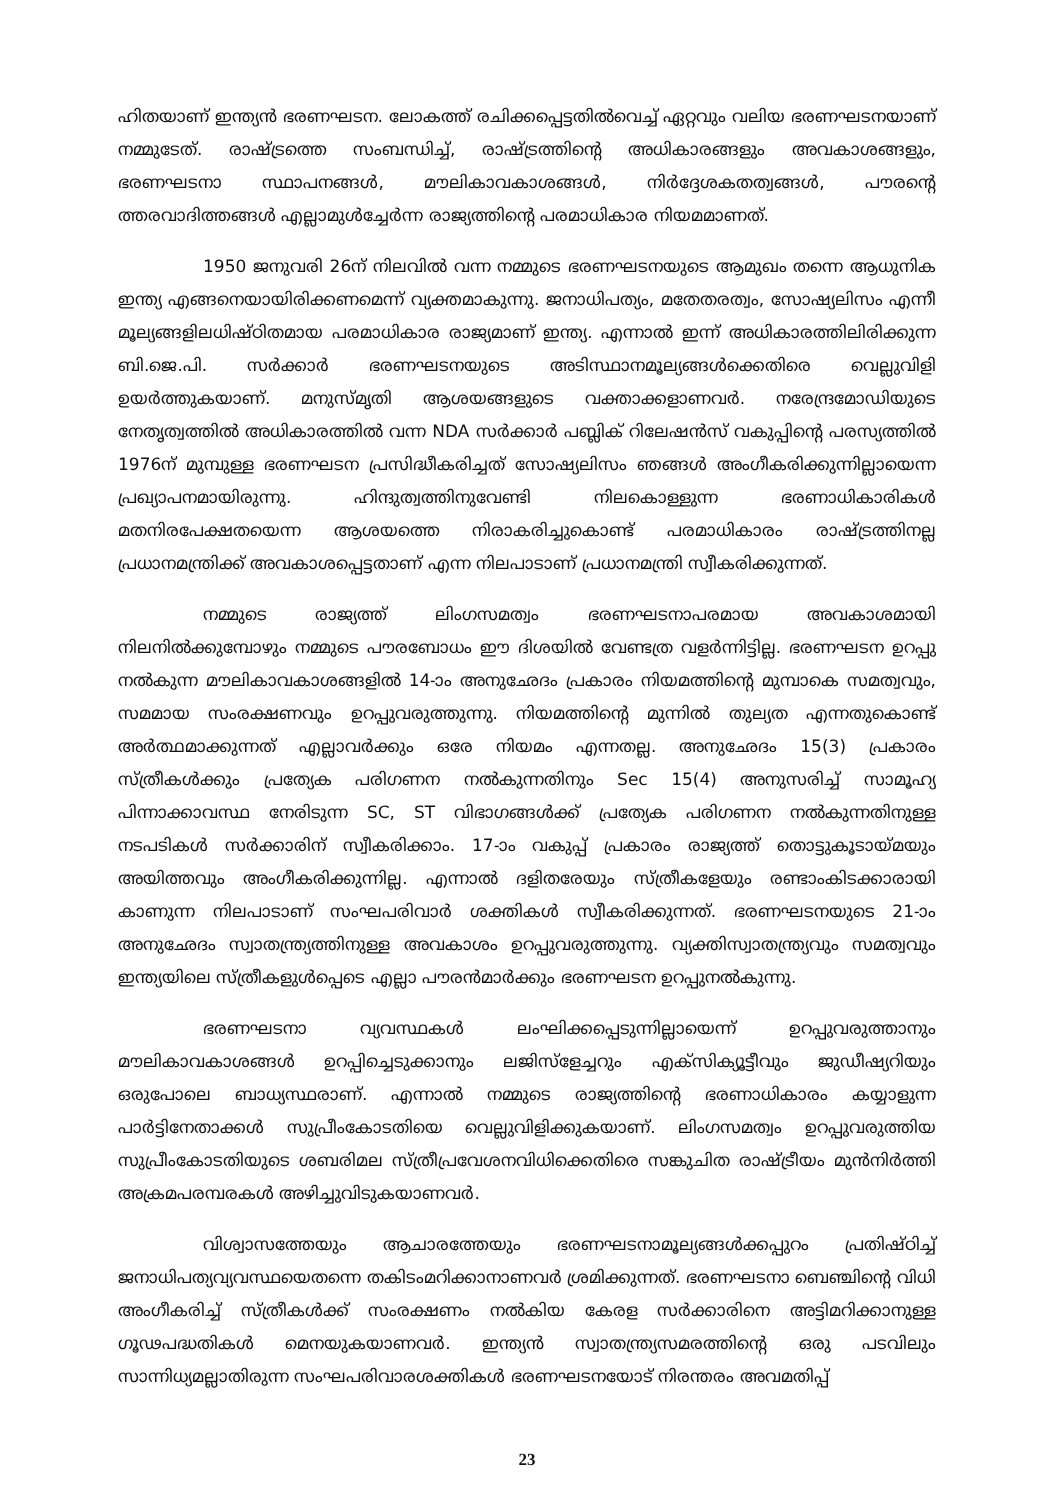ഹിതയാണ് ഇന്ത്യൻ ഭരണഘടന. ലോകത്ത് രചിക്കപ്പെട്ടതിൽവെച്ച് ഏറ്റവും വലിയ ഭരണഘടനയാണ് നമ്മുടേത്. രാഷ്ട്രത്തെ സംബന്ധിച്ച്, രാഷ്ട്രത്തിന്റെ അധികാരങ്ങളും അവകാശങ്ങളും, ഭരണഘടനാ സ്ഥാപനങ്ങൾ, മൗലികാവകാശങ്ങൾ, നിർദ്ദേശകതത്വങ്ങൾ, പൗരന്റെ ത്തരവാദിത്തങ്ങൾ എല്ലാമുൾച്ചേർന്ന രാജ്യത്തിന്റെ പരമാധികാര നിയമമാണത്.
1950 ജനുവരി 26ന് നിലവിൽ വന്ന നമ്മുടെ ഭരണഘടനയുടെ ആമുഖം തന്നെ ആധുനിക ഇന്ത്യ എങ്ങനെയായിരിക്കണമെന്ന് വ്യക്തമാകുന്നു. ജനാധിപത്യം, മതേതരത്വം, സോഷ്യലിസം എന്നീ മൂല്യങ്ങളിലധിഷ്ഠിതമായ പരമാധികാര രാജ്യമാണ് ഇന്ത്യ. എന്നാൽ ഇന്ന് അധികാരത്തിലിരിക്കുന്ന ബി.ജെ.പി. സർക്കാർ ഭരണഘടനയുടെ അടിസ്ഥാനമൂല്യങ്ങൾക്കെതിരെ വെല്ലുവിളി ഉയർത്തുകയാണ്. മനുസ്മൃതി ആശയങ്ങളുടെ വക്താക്കളാണവർ. നരേന്ദ്രമോഡിയുടെ നേതൃത്വത്തിൽ അധികാരത്തിൽ വന്ന NDA സർക്കാർ പബ്ലിക് റിലേഷൻസ് വകുപ്പിന്റെ പരസ്യത്തിൽ 1976ന് മുമ്പുള്ള ഭരണഘടന പ്രസിദ്ധീകരിച്ചത് സോഷ്യലിസം ഞങ്ങൾ അംഗീകരിക്കുന്നില്ലായെന്ന പ്രഖ്യാപനമായിരുന്നു. ഹിന്ദുത്വത്തിനുവേണ്ടി നിലകൊള്ളുന്ന ഭരണാധികാരികൾ മതനിരപേക്ഷതയെന്ന ആശയത്തെ നിരാകരിച്ചുകൊണ്ട് പരമാധികാരം രാഷ്ട്രത്തിനല്ല പ്രധാനമന്ത്രിക്ക് അവകാശപ്പെട്ടതാണ് എന്ന നിലപാടാണ് പ്രധാനമന്ത്രി സ്വീകരിക്കുന്നത്.
നമ്മുടെ രാജ്യത്ത് ലിംഗസമത്വം ഭരണഘടനാപരമായ അവകാശമായി നിലനിൽക്കുമ്പോഴും നമ്മുടെ പൗരബോധം ഈ ദിശയിൽ വേണ്ടത്ര വളർന്നിട്ടില്ല. ഭരണഘടന ഉറപ്പു നൽകുന്ന മൗലികാവകാശങ്ങളിൽ 14-ാം അനുഛേദം പ്രകാരം നിയമത്തിന്റെ മുമ്പാകെ സമത്വവും, സമമായ സംരക്ഷണവും ഉറപ്പുവരുത്തുന്നു. നിയമത്തിന്റെ മുന്നിൽ തുല്യത എന്നതുകൊണ്ട് അർത്ഥമാക്കുന്നത് എല്ലാവർക്കും ഒരേ നിയമം എന്നതല്ല. അനുഛേദം 15(3) പ്രകാരം സ്ത്രീകൾക്കും പ്രത്യേക പരിഗണന നൽകുന്നതിനും Sec 15(4) അനുസരിച്ച് സാമൂഹ്യ പിന്നാക്കാവസ്ഥ നേരിടുന്ന SC, ST വിഭാഗങ്ങൾക്ക് പ്രത്യേക പരിഗണന നൽകുന്നതിനുള്ള നടപടികൾ സർക്കാരിന് സ്വീകരിക്കാം. 17-ാം വകുപ്പ് പ്രകാരം രാജ്യത്ത് തൊട്ടുകൂടായ്മയും അയിത്തവും അംഗീകരിക്കുന്നില്ല. എന്നാൽ ദളിതരേയും സ്ത്രീകളേയും രണ്ടാംകിടക്കാരായി കാണുന്ന നിലപാടാണ് സംഘപരിവാർ ശക്തികൾ സ്വീകരിക്കുന്നത്. ഭരണഘടനയുടെ 21-ാം അനുഛേദം സ്വാതന്ത്ര്യത്തിനുള്ള അവകാശം ഉറപ്പുവരുത്തുന്നു. വ്യക്തിസ്വാതന്ത്ര്യവും സമത്വവും ഇന്ത്യയിലെ സ്ത്രീകളുൾപ്പെടെ എല്ലാ പൗരൻമാർക്കും ഭരണഘടന ഉറപ്പുനൽകുന്നു.
ഭരണഘടനാ വ്യവസ്ഥകൾ ലംഘിക്കപ്പെടുന്നില്ലായെന്ന് ഉറപ്പുവരുത്താനും മൗലികാവകാശങ്ങൾ ഉറപ്പിച്ചെടുക്കാനും ലജിസ്ളേച്ചറും എക്സിക്യൂട്ടീവും ജുഡീഷ്യറിയും ഒരുപോലെ ബാധ്യസ്ഥരാണ്. എന്നാൽ നമ്മുടെ രാജ്യത്തിന്റെ ഭരണാധികാരം കയ്യാളുന്ന പാർട്ടിനേതാക്കൾ സുപ്രീംകോടതിയെ വെല്ലുവിളിക്കുകയാണ്. ലിംഗസമത്വം ഉറപ്പുവരുത്തിയ സുപ്രീംകോടതിയുടെ ശബരിമല സ്ത്രീപ്രവേശനവിധിക്കെതിരെ സങ്കുചിത രാഷ്ട്രീയം മുൻനിർത്തി അക്രമപരമ്പരകൾ അഴിച്ചുവിടുകയാണവർ.
വിശ്വാസത്തേയും ആചാരത്തേയും ഭരണഘടനാമൂല്യങ്ങൾക്കപ്പുറം പ്രതിഷ്ഠിച്ച് ജനാധിപത്യവ്യവസ്ഥയെതന്നെ തകിടംമറിക്കാനാണവർ ശ്രമിക്കുന്നത്. ഭരണഘടനാ ബെഞ്ചിന്റെ വിധി അംഗീകരിച്ച് സ്ത്രീകൾക്ക് സംരക്ഷണം നൽകിയ കേരള സർക്കാരിനെ അട്ടിമറിക്കാനുള്ള ഗൂഢപദ്ധതികൾ മെനയുകയാണവർ. ഇന്ത്യൻ സ്വാതന്ത്ര്യസമരത്തിന്റെ ഒരു പടവിലും സാന്നിധ്യമല്ലാതിരുന്ന സംഘപരിവാരശക്തികൾ ഭരണഘടനയോട് നിരന്തരം അവമതിപ്പ്
23